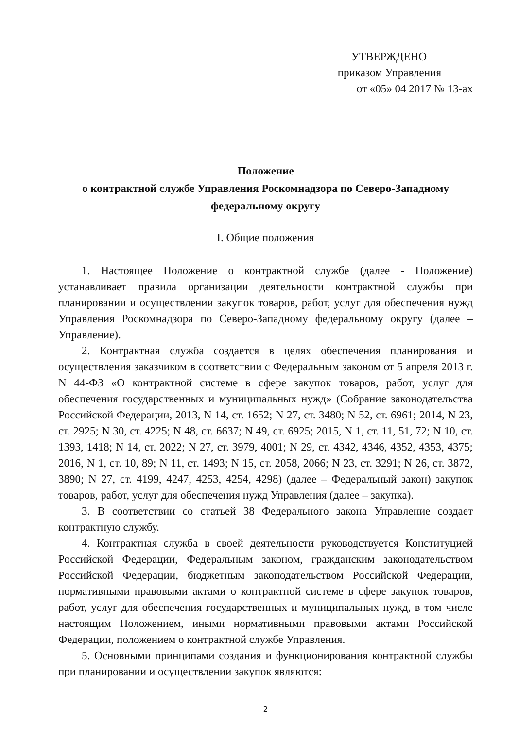УТВЕРЖДЕНО
приказом Управления
от «05» 04 2017 № 13-ах
Положение
о контрактной службе Управления Роскомнадзора по Северо-Западному федеральному округу
I. Общие положения
1. Настоящее Положение о контрактной службе (далее - Положение) устанавливает правила организации деятельности контрактной службы при планировании и осуществлении закупок товаров, работ, услуг для обеспечения нужд Управления Роскомнадзора по Северо-Западному федеральному округу (далее – Управление).
2. Контрактная служба создается в целях обеспечения планирования и осуществления заказчиком в соответствии с Федеральным законом от 5 апреля 2013 г. N 44-ФЗ «О контрактной системе в сфере закупок товаров, работ, услуг для обеспечения государственных и муниципальных нужд» (Собрание законодательства Российской Федерации, 2013, N 14, ст. 1652; N 27, ст. 3480; N 52, ст. 6961; 2014, N 23, ст. 2925; N 30, ст. 4225; N 48, ст. 6637; N 49, ст. 6925; 2015, N 1, ст. 11, 51, 72; N 10, ст. 1393, 1418; N 14, ст. 2022; N 27, ст. 3979, 4001; N 29, ст. 4342, 4346, 4352, 4353, 4375; 2016, N 1, ст. 10, 89; N 11, ст. 1493; N 15, ст. 2058, 2066; N 23, ст. 3291; N 26, ст. 3872, 3890; N 27, ст. 4199, 4247, 4253, 4254, 4298) (далее – Федеральный закон) закупок товаров, работ, услуг для обеспечения нужд Управления (далее – закупка).
3. В соответствии со статьей 38 Федерального закона Управление создает контрактную службу.
4. Контрактная служба в своей деятельности руководствуется Конституцией Российской Федерации, Федеральным законом, гражданским законодательством Российской Федерации, бюджетным законодательством Российской Федерации, нормативными правовыми актами о контрактной системе в сфере закупок товаров, работ, услуг для обеспечения государственных и муниципальных нужд, в том числе настоящим Положением, иными нормативными правовыми актами Российской Федерации, положением о контрактной службе Управления.
5. Основными принципами создания и функционирования контрактной службы при планировании и осуществлении закупок являются:
2